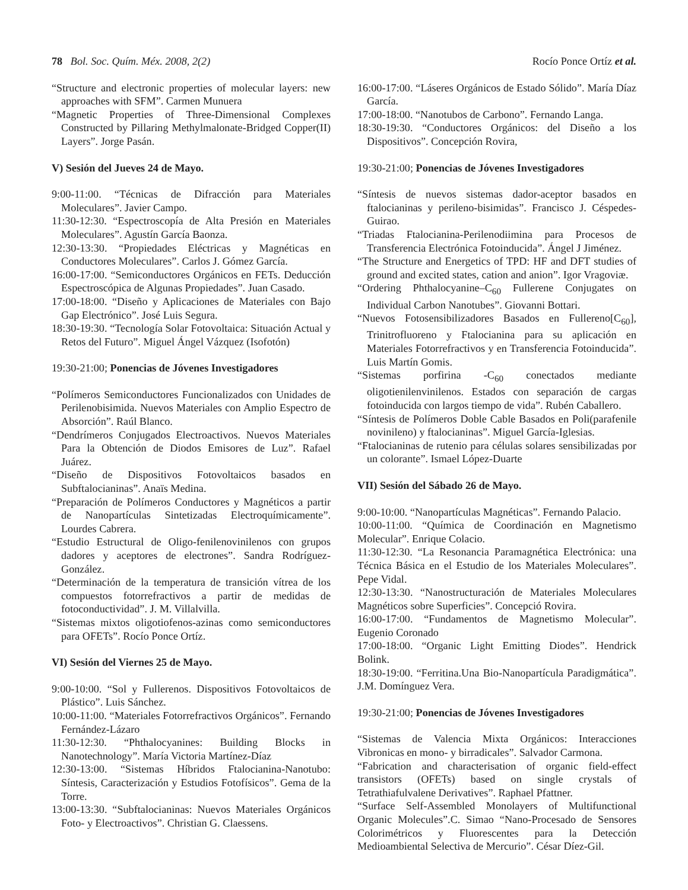78 Bol. Soc. Quím. Méx. 2008, 2(2) Rocío Ponce Ortíz et al.
“Structure and electronic properties of molecular layers: new approaches with SFM”. Carmen Munuera
“Magnetic Properties of Three-Dimensional Complexes Constructed by Pillaring Methylmalonate-Bridged Copper(II) Layers”. Jorge Pasán.
V) Sesión del Jueves 24 de Mayo.
9:00-11:00. “Técnicas de Difracción para Materiales Moleculares”. Javier Campo.
11:30-12:30. “Espectroscopía de Alta Presión en Materiales Moleculares”. Agustín García Baonza.
12:30-13:30. “Propiedades Eléctricas y Magnéticas en Conductores Moleculares”. Carlos J. Gómez García.
16:00-17:00. “Semiconductores Orgánicos en FETs. Deducción Espectroscópica de Algunas Propiedades”. Juan Casado.
17:00-18:00. “Diseño y Aplicaciones de Materiales con Bajo Gap Electrónico”. José Luis Segura.
18:30-19:30. “Tecnología Solar Fotovoltaica: Situación Actual y Retos del Futuro”. Miguel Ángel Vázquez (Isofotón)
19:30-21:00; Ponencias de Jóvenes Investigadores
“Polímeros Semiconductores Funcionalizados con Unidades de Perilenobisimida. Nuevos Materiales con Amplio Espectro de Absorción”. Raúl Blanco.
“Dendrímeros Conjugados Electroactivos. Nuevos Materiales Para la Obtención de Diodos Emisores de Luz”. Rafael Juárez.
“Diseño de Dispositivos Fotovoltaicos basados en Subftalocianinas”. Anaïs Medina.
“Preparación de Polímeros Conductores y Magnéticos a partir de Nanopartículas Sintetizadas Electroquímicamente”. Lourdes Cabrera.
“Estudio Estructural de Oligo-fenilenovinilenos con grupos dadores y aceptores de electrones”. Sandra Rodríguez-González.
“Determinación de la temperatura de transición vítrea de los compuestos fotorrefractivos a partir de medidas de fotoconductividad”. J. M. Villalvilla.
“Sistemas mixtos oligotiofenos-azinas como semiconductores para OFETs”. Rocío Ponce Ortíz.
VI) Sesión del Viernes 25 de Mayo.
9:00-10:00. “Sol y Fullerenos. Dispositivos Fotovoltaicos de Plástico”. Luis Sánchez.
10:00-11:00. “Materiales Fotorrefractivos Orgánicos”. Fernando Fernández-Lázaro
11:30-12:30. “Phthalocyanines: Building Blocks in Nanotechnology”. María Victoria Martínez-Díaz
12:30-13:00. “Sistemas Híbridos Ftalocianina-Nanotubo: Síntesis, Caracterización y Estudios Fotofísicos”. Gema de la Torre.
13:00-13:30. “Subftalocianinas: Nuevos Materiales Orgánicos Foto- y Electroactivos”. Christian G. Claessens.
16:00-17:00. “Láseres Orgánicos de Estado Sólido”. María Díaz García.
17:00-18:00. “Nanotubos de Carbono”. Fernando Langa.
18:30-19:30. “Conductores Orgánicos: del Diseño a los Dispositivos”. Concepción Rovira,
19:30-21:00; Ponencias de Jóvenes Investigadores
“Síntesis de nuevos sistemas dador-aceptor basados en ftalocianinas y perileno-bisimidas”. Francisco J. Céspedes-Guirao.
“Triadas Ftalocianina-Perilenodiimina para Procesos de Transferencia Electrónica Fotoinducida”. Ángel J Jiménez.
“The Structure and Energetics of TPD: HF and DFT studies of ground and excited states, cation and anion”. Igor Vragoviæ.
“Ordering Phthalocyanine–C<sub>60</sub> Fullerene Conjugates on Individual Carbon Nanotubes”. Giovanni Bottari.
“Nuevos Fotosensibilizadores Basados en Fullereno[C<sub>60</sub>], Trinitrofluoreno y Ftalocianina para su aplicación en Materiales Fotorrefractivos y en Transferencia Fotoinducida”. Luis Martín Gomis.
“Sistemas porfirina -C<sub>60</sub> conectados mediante oligotienilenvinilenos. Estados con separación de cargas fotoinducida con largos tiempo de vida”. Rubén Caballero.
“Síntesis de Polímeros Doble Cable Basados en Poli(parafenile novinileno) y ftalocianinas”. Miguel García-Iglesias.
“Ftalocianinas de rutenio para células solares sensibilizadas por un colorante”. Ismael López-Duarte
VII) Sesión del Sábado 26 de Mayo.
9:00-10:00. “Nanopartículas Magnéticas”. Fernando Palacio.
10:00-11:00. “Química de Coordinación en Magnetismo Molecular”. Enrique Colacio.
11:30-12:30. “La Resonancia Paramagnética Electrónica: una Técnica Básica en el Estudio de los Materiales Moleculares”. Pepe Vidal.
12:30-13:30. “Nanostructuración de Materiales Moleculares Magnéticos sobre Superficies”. Concepció Rovira.
16:00-17:00. “Fundamentos de Magnetismo Molecular”. Eugenio Coronado
17:00-18:00. “Organic Light Emitting Diodes”. Hendrick Bolink.
18:30-19:00. “Ferritina.Una Bio-Nanopartícula Paradigmática”. J.M. Domínguez Vera.
19:30-21:00; Ponencias de Jóvenes Investigadores
“Sistemas de Valencia Mixta Orgánicos: Interacciones Vibronicas en mono- y birradicales”. Salvador Carmona.
“Fabrication and characterisation of organic field-effect transistors (OFETs) based on single crystals of Tetrathiafulvalene Derivatives”. Raphael Pfattner.
“Surface Self-Assembled Monolayers of Multifunctional Organic Molecules”.C. Simao “Nano-Procesado de Sensores Colorimétricos y Fluorescentes para la Detección Medioambiental Selectiva de Mercurio”. César Díez-Gil.